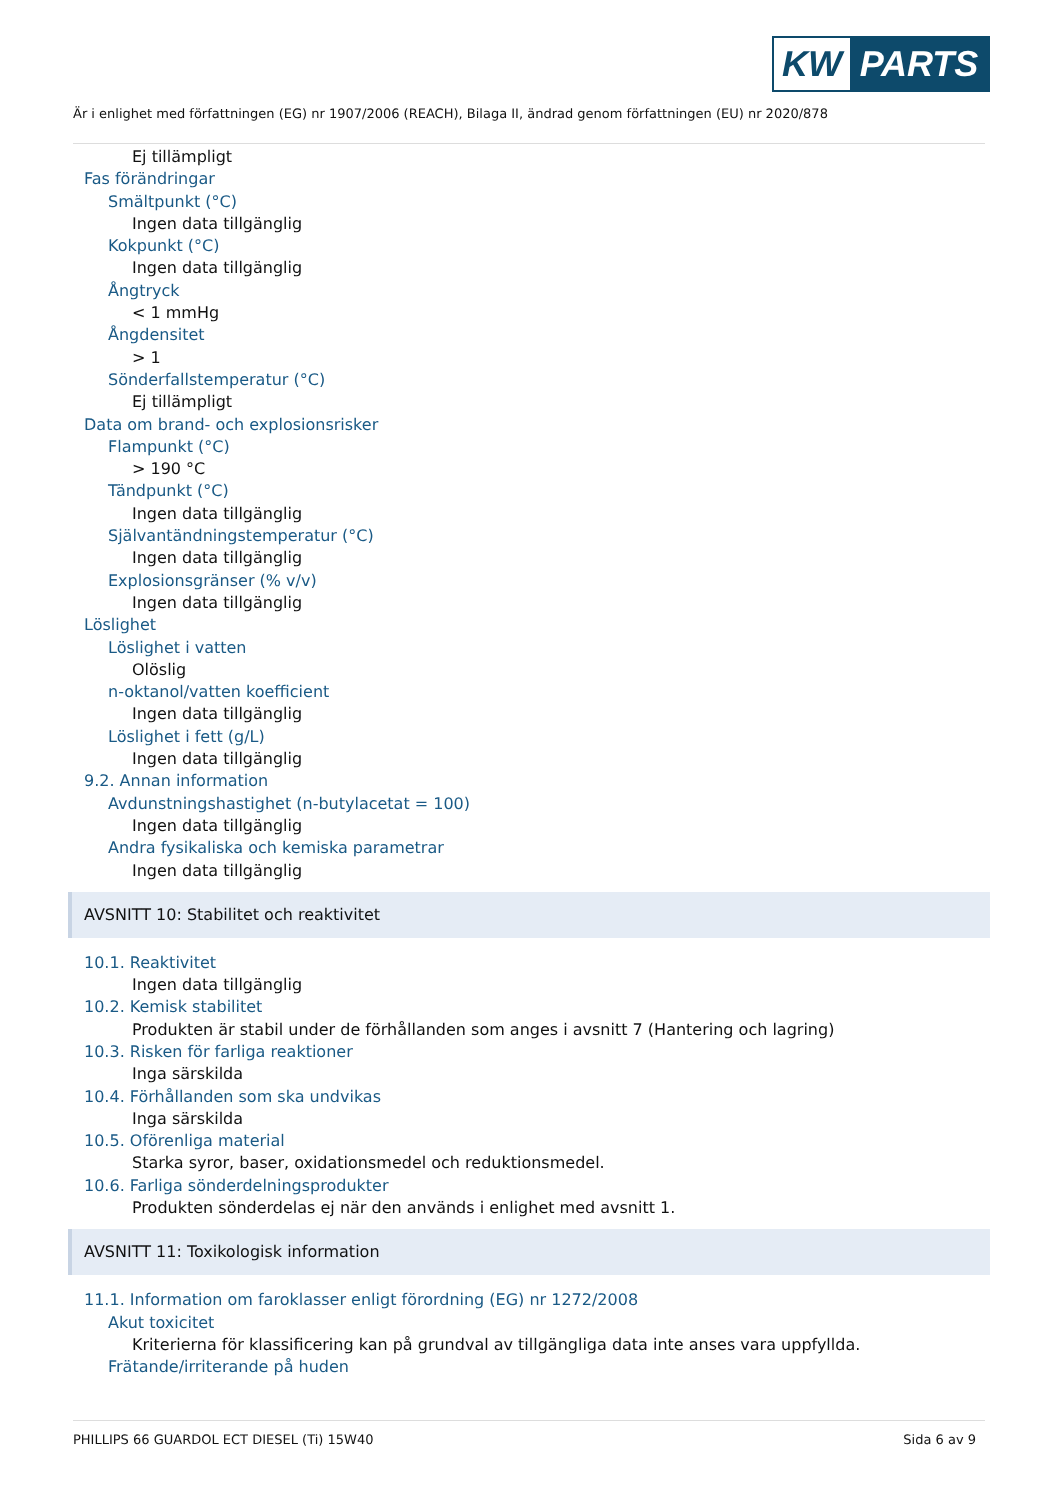KW PARTS
Är i enlighet med författningen (EG) nr 1907/2006 (REACH), Bilaga II, ändrad genom författningen (EU) nr 2020/878
Ej tillämpligt
Fas förändringar
Smältpunkt (°C)
Ingen data tillgänglig
Kokpunkt (°C)
Ingen data tillgänglig
Ångtryck
< 1 mmHg
Ångdensitet
> 1
Sönderfallstemperatur (°C)
Ej tillämpligt
Data om brand- och explosionsrisker
Flampunkt (°C)
> 190 °C
Tändpunkt (°C)
Ingen data tillgänglig
Självantändningstemperatur (°C)
Ingen data tillgänglig
Explosionsgränser (% v/v)
Ingen data tillgänglig
Löslighet
Löslighet i vatten
Olöslig
n-oktanol/vatten koefficient
Ingen data tillgänglig
Löslighet i fett (g/L)
Ingen data tillgänglig
9.2. Annan information
Avdunstningshastighet (n-butylacetat = 100)
Ingen data tillgänglig
Andra fysikaliska och kemiska parametrar
Ingen data tillgänglig
AVSNITT 10: Stabilitet och reaktivitet
10.1. Reaktivitet
Ingen data tillgänglig
10.2. Kemisk stabilitet
Produkten är stabil under de förhållanden som anges i avsnitt 7 (Hantering och lagring)
10.3. Risken för farliga reaktioner
Inga särskilda
10.4. Förhållanden som ska undvikas
Inga särskilda
10.5. Oförenliga material
Starka syror, baser, oxidationsmedel och reduktionsmedel.
10.6. Farliga sönderdelningsprodukter
Produkten sönderdelas ej när den används i enlighet med avsnitt 1.
AVSNITT 11: Toxikologisk information
11.1. Information om faroklasser enligt förordning (EG) nr 1272/2008
Akut toxicitet
Kriterierna för klassificering kan på grundval av tillgängliga data inte anses vara uppfyllda.
Frätande/irriterande på huden
PHILLIPS 66 GUARDOL ECT DIESEL (Ti) 15W40 Sida 6 av 9